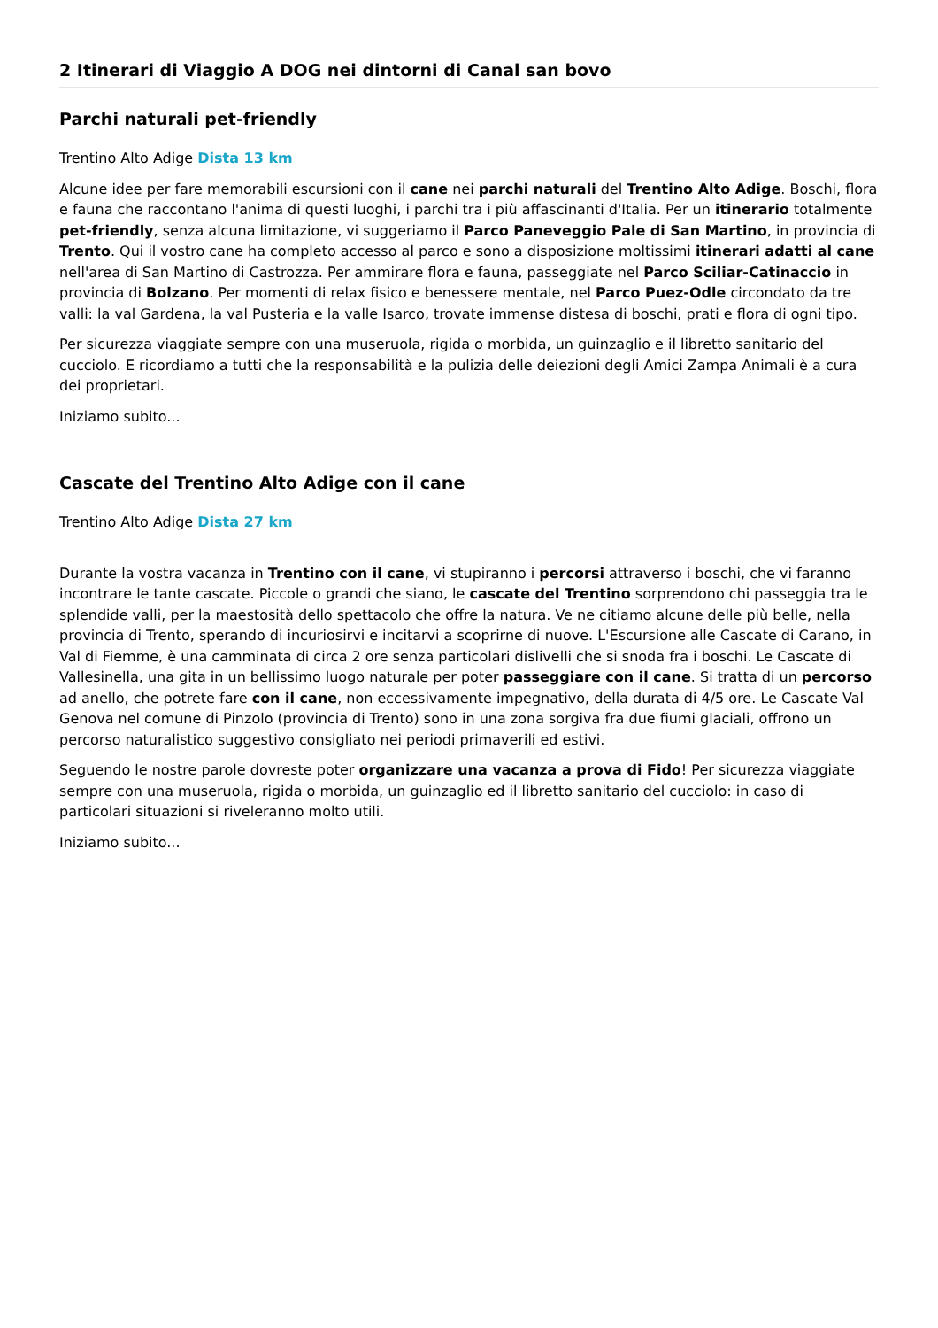2 Itinerari di Viaggio A DOG nei dintorni di Canal san bovo
Parchi naturali pet-friendly
Trentino Alto Adige Dista 13 km
Alcune idee per fare memorabili escursioni con il cane nei parchi naturali del Trentino Alto Adige. Boschi, flora e fauna che raccontano l'anima di questi luoghi, i parchi tra i più affascinanti d'Italia. Per un itinerario totalmente pet-friendly, senza alcuna limitazione, vi suggeriamo il Parco Paneveggio Pale di San Martino, in provincia di Trento. Qui il vostro cane ha completo accesso al parco e sono a disposizione moltissimi itinerari adatti al cane nell'area di San Martino di Castrozza. Per ammirare flora e fauna, passeggiate nel Parco Sciliar-Catinaccio in provincia di Bolzano. Per momenti di relax fisico e benessere mentale, nel Parco Puez-Odle circondato da tre valli: la val Gardena, la val Pusteria e la valle Isarco, trovate immense distesa di boschi, prati e flora di ogni tipo.
Per sicurezza viaggiate sempre con una museruola, rigida o morbida, un guinzaglio e il libretto sanitario del cucciolo. E ricordiamo a tutti che la responsabilità e la pulizia delle deiezioni degli Amici Zampa Animali è a cura dei proprietari.
Iniziamo subito...
Cascate del Trentino Alto Adige con il cane
Trentino Alto Adige Dista 27 km
Durante la vostra vacanza in Trentino con il cane, vi stupiranno i percorsi attraverso i boschi, che vi faranno incontrare le tante cascate. Piccole o grandi che siano, le cascate del Trentino sorprendono chi passeggia tra le splendide valli, per la maestosità dello spettacolo che offre la natura. Ve ne citiamo alcune delle più belle, nella provincia di Trento, sperando di incuriosirvi e incitarvi a scoprirne di nuove. L'Escursione alle Cascate di Carano, in Val di Fiemme, è una camminata di circa 2 ore senza particolari dislivelli che si snoda fra i boschi. Le Cascate di Vallesinella, una gita in un bellissimo luogo naturale per poter passeggiare con il cane. Si tratta di un percorso ad anello, che potrete fare con il cane, non eccessivamente impegnativo, della durata di 4/5 ore. Le Cascate Val Genova nel comune di Pinzolo (provincia di Trento) sono in una zona sorgiva fra due fiumi glaciali, offrono un percorso naturalistico suggestivo consigliato nei periodi primaverili ed estivi.
Seguendo le nostre parole dovreste poter organizzare una vacanza a prova di Fido! Per sicurezza viaggiate sempre con una museruola, rigida o morbida, un guinzaglio ed il libretto sanitario del cucciolo: in caso di particolari situazioni si riveleranno molto utili.
Iniziamo subito...